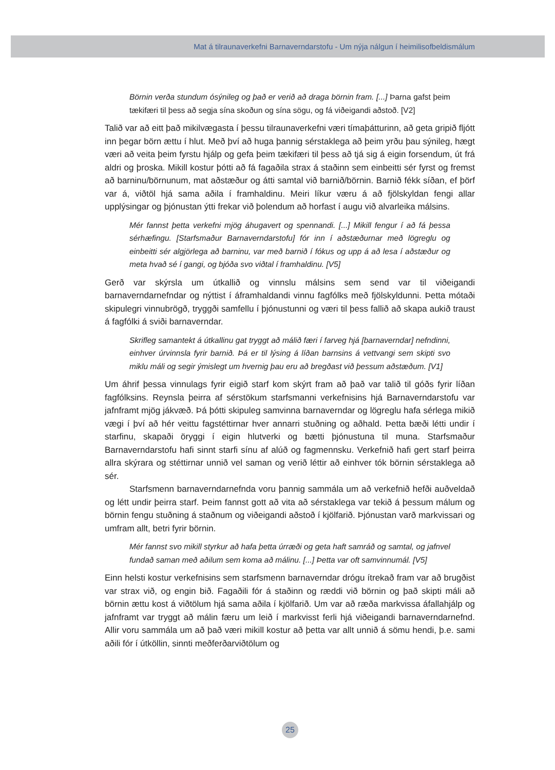Mat á tilraunaverkefni Barnaverndarstofu - Um nýja nálgun í heimilisofbeldismálum
Börnin verða stundum ósýnileg og það er verið að draga börnin fram. [...] Þarna gafst þeim tækifæri til þess að segja sína skoðun og sína sögu, og fá viðeigandi aðstoð. [V2]
Talið var að eitt það mikilvægasta í þessu tilraunaverkefni væri tímaþátturinn, að geta gripið fljótt inn þegar börn ættu í hlut. Með því að huga þannig sérstaklega að þeim yrðu þau sýnileg, hægt væri að veita þeim fyrstu hjálp og gefa þeim tækifæri til þess að tjá sig á eigin forsendum, út frá aldri og þroska. Mikill kostur þótti að fá fagaðila strax á staðinn sem einbeitti sér fyrst og fremst að barninu/börnunum, mat aðstæður og átti samtal við barnið/börnin. Barnið fékk síðan, ef þörf var á, viðtöl hjá sama aðila í framhaldinu. Meiri líkur væru á að fjölskyldan fengi allar upplýsingar og þjónustan ýtti frekar við þolendum að horfast í augu við alvarleika málsins.
Mér fannst þetta verkefni mjög áhugavert og spennandi. [...] Mikill fengur í að fá þessa sérhæfingu. [Starfsmaður Barnaverndarstofu] fór inn í aðstæðurnar með lögreglu og einbeitti sér algjörlega að barninu, var með barnið í fókus og upp á að lesa í aðstæður og meta hvað sé í gangi, og bjóða svo viðtal í framhaldinu. [V5]
Gerð var skýrsla um útkallið og vinnslu málsins sem send var til viðeigandi barnaverndarnefndar og nýttist í áframhaldandi vinnu fagfólks með fjölskyldunni. Þetta mótaði skipulegri vinnubrögð, tryggði samfellu í þjónustunni og væri til þess fallið að skapa aukið traust á fagfólki á sviði barnaverndar.
Skrifleg samantekt á útkallinu gat tryggt að málið færi í farveg hjá [barnaverndar] nefndinni, einhver úrvinnsla fyrir barnið. Þá er til lýsing á líðan barnsins á vettvangi sem skipti svo miklu máli og segir ýmislegt um hvernig þau eru að bregðast við þessum aðstæðum. [V1]
Um áhrif þessa vinnulags fyrir eigið starf kom skýrt fram að það var talið til góðs fyrir líðan fagfólksins. Reynsla þeirra af sérstökum starfsmanni verkefnisins hjá Barnaverndarstofu var jafnframt mjög jákvæð. Þá þótti skipuleg samvinna barnaverndar og lögreglu hafa sérlega mikið vægi í því að hér veittu fagstéttirnar hver annarri stuðning og aðhald. Þetta bæði létti undir í starfinu, skapaði öryggi í eigin hlutverki og bætti þjónustuna til muna. Starfsmaður Barnaverndarstofu hafi sinnt starfi sínu af alúð og fagmennsku. Verkefnið hafi gert starf þeirra allra skýrara og stéttirnar unnið vel saman og verið léttir að einhver tók börnin sérstaklega að sér.
Starfsmenn barnaverndarnefnda voru þannig sammála um að verkefnið hefði auðveldað og létt undir þeirra starf. Þeim fannst gott að vita að sérstaklega var tekið á þessum málum og börnin fengu stuðning á staðnum og viðeigandi aðstoð í kjölfarið. Þjónustan varð markvissari og umfram allt, betri fyrir börnin.
Mér fannst svo mikill styrkur að hafa þetta úrræði og geta haft samráð og samtal, og jafnvel fundað saman með aðilum sem koma að málinu. [...] Þetta var oft samvinnumál. [V5]
Einn helsti kostur verkefnisins sem starfsmenn barnaverndar drógu ítrekað fram var að brugðist var strax við, og engin bið. Fagaðili fór á staðinn og ræddi við börnin og það skipti máli að börnin ættu kost á viðtölum hjá sama aðila í kjölfarið. Um var að ræða markvissa áfallahjálp og jafnframt var tryggt að málin færu um leið í markvisst ferli hjá viðeigandi barnaverndarnefnd. Allir voru sammála um að það væri mikill kostur að þetta var allt unnið á sömu hendi, þ.e. sami aðili fór í útköllin, sinnti meðferðarviðtölum og
25